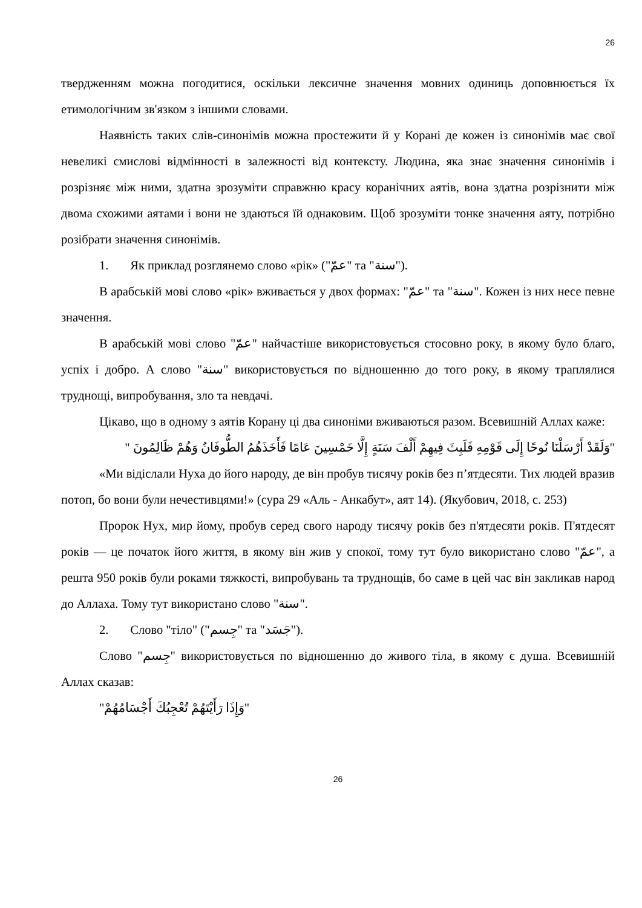26
твердженням можна погодитися, оскільки лексичне значення мовних одиниць доповнюється їх етимологічним зв'язком з іншими словами.
Наявність таких слів-синонімів можна простежити й у Корані де кожен із синонімів має свої невеликі смислові відмінності в залежності від контексту. Людина, яка знає значення синонімів і розрізняє між ними, здатна зрозуміти справжню красу коранічних аятів, вона здатна розрізнити між двома схожими аятами і вони не здаються їй однаковим. Щоб зрозуміти тонке значення аяту, потрібно розібрати значення синонімів.
1. Як приклад розглянемо слово «рік» ("عمّ" та "سنة").
В арабській мові слово «рік» вживається у двох формах: "عمّ" та "سنة". Кожен із них несе певне значення.
В арабській мові слово "عمّ" найчастіше використовується стосовно року, в якому було благо, успіх і добро. А слово "سنة" використовується по відношенню до того року, в якому траплялися труднощі, випробування, зло та невдачі.
Цікаво, що в одному з аятів Корану ці два синоніми вживаються разом. Всевишній Аллах каже:
"وَلَقَدْ أَرْسَلْنَا نُوحًا إِلَى قَوْمِهِ فَلَبِثَ فِيهِمْ أَلْفَ سَنَةٍ إِلَّا خَمْسِينَ عَامًا فَأَخَذَهُمُ الطُّوفَانُ وَهُمْ ظَالِمُونَ "
«Ми відіслали Нуха до його народу, де він пробув тисячу років без п’ятдесяти. Тих людей вразив потоп, бо вони були нечестивцями!» (сура 29 «Аль - Анкабут», аят 14). (Якубович, 2018, с. 253)
Пророк Нух, мир йому, пробув серед свого народу тисячу років без п'ятдесяти років. П'ятдесят років — це початок його життя, в якому він жив у спокої, тому тут було використано слово "عمّ", а решта 950 років були роками тяжкості, випробувань та труднощів, бо саме в цей час він закликав народ до Аллаха. Тому тут використано слово "سنة".
2. Слово "тіло" ("جِسم" та "جَسَد").
Слово "جِسم" використовується по відношенню до живого тіла, в якому є душа. Всевишній Аллах сказав:
"وَإِذَا رَأَيْتَهُمْ تُعْجِبُكَ أَجْسَامُهُمْ"
26